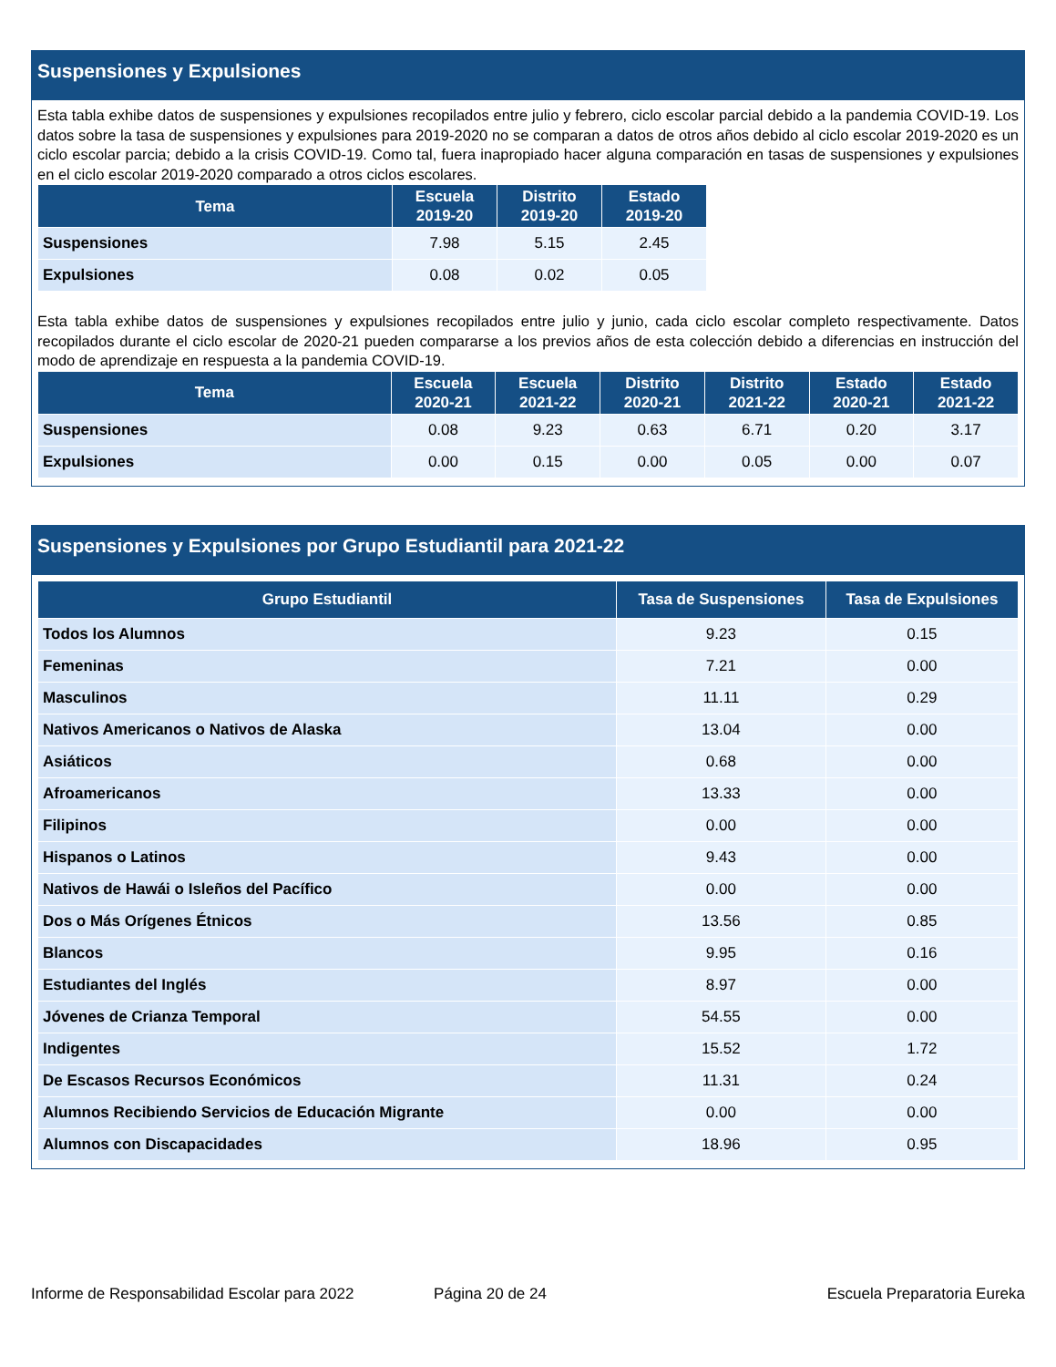Suspensiones y Expulsiones
Esta tabla exhibe datos de suspensiones y expulsiones recopilados entre julio y febrero, ciclo escolar parcial debido a la pandemia COVID-19. Los datos sobre la tasa de suspensiones y expulsiones para 2019-2020 no se comparan a datos de otros años debido al ciclo escolar 2019-2020 es un ciclo escolar parcia; debido a la crisis COVID-19. Como tal, fuera inapropiado hacer alguna comparación en tasas de suspensiones y expulsiones en el ciclo escolar 2019-2020 comparado a otros ciclos escolares.
| Tema | Escuela 2019-20 | Distrito 2019-20 | Estado 2019-20 |
| --- | --- | --- | --- |
| Suspensiones | 7.98 | 5.15 | 2.45 |
| Expulsiones | 0.08 | 0.02 | 0.05 |
Esta tabla exhibe datos de suspensiones y expulsiones recopilados entre julio y junio, cada ciclo escolar completo respectivamente. Datos recopilados durante el ciclo escolar de 2020-21 pueden compararse a los previos años de esta colección debido a diferencias en instrucción del modo de aprendizaje en respuesta a la pandemia COVID-19.
| Tema | Escuela 2020-21 | Escuela 2021-22 | Distrito 2020-21 | Distrito 2021-22 | Estado 2020-21 | Estado 2021-22 |
| --- | --- | --- | --- | --- | --- | --- |
| Suspensiones | 0.08 | 9.23 | 0.63 | 6.71 | 0.20 | 3.17 |
| Expulsiones | 0.00 | 0.15 | 0.00 | 0.05 | 0.00 | 0.07 |
Suspensiones y Expulsiones por Grupo Estudiantil para 2021-22
| Grupo Estudiantil | Tasa de Suspensiones | Tasa de Expulsiones |
| --- | --- | --- |
| Todos los Alumnos | 9.23 | 0.15 |
| Femeninas | 7.21 | 0.00 |
| Masculinos | 11.11 | 0.29 |
| Nativos Americanos o Nativos de Alaska | 13.04 | 0.00 |
| Asiáticos | 0.68 | 0.00 |
| Afroamericanos | 13.33 | 0.00 |
| Filipinos | 0.00 | 0.00 |
| Hispanos o Latinos | 9.43 | 0.00 |
| Nativos de Hawái o Isleños del Pacífico | 0.00 | 0.00 |
| Dos o Más Orígenes Étnicos | 13.56 | 0.85 |
| Blancos | 9.95 | 0.16 |
| Estudiantes del Inglés | 8.97 | 0.00 |
| Jóvenes de Crianza Temporal | 54.55 | 0.00 |
| Indigentes | 15.52 | 1.72 |
| De Escasos Recursos Económicos | 11.31 | 0.24 |
| Alumnos Recibiendo Servicios de Educación Migrante | 0.00 | 0.00 |
| Alumnos con Discapacidades | 18.96 | 0.95 |
Informe de Responsabilidad Escolar para 2022 Página 20 de 24 Escuela Preparatoria Eureka